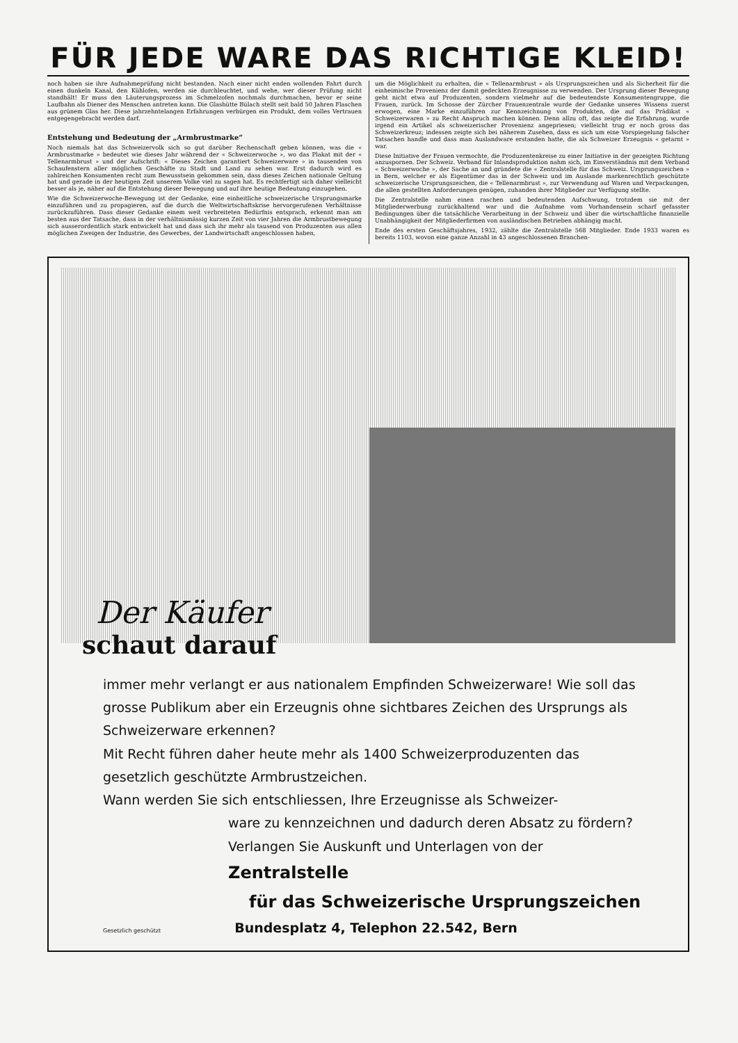FÜR JEDE WARE DAS RICHTIGE KLEID!
noch haben sie ihre Aufnahmeprüfung nicht bestanden. Nach einer nicht enden wollen­den Fahrt durch einen dunkeln Kanal, den Kühlofen, werden sie durchleuchtet, und wehe, wer dieser Prüfung nicht standhält! Er muss den Läuterungsprozess im Schmelz­ofen nochmals durchmachen, bevor er seine Laufbahn als Diener des Menschen antreten kann. Die Glashütte Bülach stellt seit bald 50 Jahren Flaschen aus grünem Glas her. Diese jahrzehntelangen Erfahrungen verbürgen ein Produkt, dem volles Vertrauen ent­gegengebracht werden darf.
Entstehung und Bedeutung der „Armbrustmarke“
Noch niemals hat das Schweizervolk sich so gut darüber Rechenschaft geben können, was die « Armbrustmarke » bedeutet wie dieses Jahr während der « Schweizerwoche », wo das Plakat mit der « Tellenarmbrust » und der Aufschrift: « Dieses Zeichen garantiert Schweizerware » in tausenden von Schaufenstern aller möglichen Geschäfte zu Stadt und Land zu sehen war. Erst dadurch wird es zahlreichen Konsumenten recht zum Bewusstsein gekommen sein, dass dieses Zeichen nationale Geltung hat und gerade in der heutigen Zeit unserem Volke viel zu sagen hat. Es rechtfertigt sich daher vielleicht besser als je, näher auf die Entstehung dieser Bewegung und auf ihre heutige Bedeutung einzugehen.
Wie die Schweizerwoche-Bewegung ist der Gedanke, eine einheitliche schweizerische Ursprungsmarke einzuführen und zu propagieren, auf die durch die Weltwirtschaftskrise hervorgerufenen Verhältnisse zurückzuführen. Dass dieser Gedanke einem weit ver­breiteten Bedürfnis entsprach, erkennt man am besten aus der Tatsache, dass in der verhältnismässig kurzen Zeit von vier Jahren die Armbrustbewegung sich ausserordent­lich stark entwickelt hat und dass sich ihr mehr als tausend von Produzenten aus allen möglichen Zweigen der Industrie, des Gewerbes, der Landwirtschaft angeschlossen haben,
um die Möglichkeit zu erhalten, die « Tellenarmbrust » als Ursprungszeichen und als Sicherheit für die einheimische Provenienz der damit gedeckten Erzeugnisse zu verwenden. Der Ursprung dieser Bewegung geht nicht etwa auf Produzenten, sondern vielmehr auf die bedeutendste Konsumentengruppe, die Frauen, zurück. Im Schosse der Zürcher Frauenzentrale wurde der Gedanke unseres Wissens zuerst erwogen, eine Marke einzu­führen zur Kennzeichnung von Produkten, die auf das Prädikat « Schweizerwaren » zu Recht Anspruch machen können. Denn allzu oft, das zeigte die Erfahrung, wurde irgend ein Artikel als schweizerischer Provenienz angepriesen; vielleicht trug er noch gross das Schweizerkreuz; indessen zeigte sich bei näherem Zusehen, dass es sich um eine Vorspiegelung falscher Tatsachen handle und dass man Auslandware erstanden hatte, die als Schweizer Erzeugnis « getarnt » war.
Diese Initiative der Frauen vermochte, die Produzentenkreise zu einer Initiative in der gezeigten Richtung anzuspornen. Der Schweiz. Verband für Inlandsproduktion nahm sich, im Einverständnis mit dem Verband « Schweizerwoche », der Sache an und grün­dete die « Zentralstelle für das Schweiz. Ursprungszeichen » in Bern, welcher er als Eigen­tümer das in der Schweiz und im Auslande markenrechtlich geschützte schweizerische Ursprungszeichen, die « Tellenarmbrust », zur Verwendung auf Waren und Verpackungen, die allen gestellten Anforderungen genügen, zuhanden ihrer Mitglieder zur Verfügung stellte.
Die Zentralstelle nahm einen raschen und bedeutenden Aufschwung, trotzdem sie mit der Mitgliederwerbung zurückhaltend war und die Aufnahme vom Vorhandensein scharf gefasster Bedingungen über die tatsächliche Verarbeitung in der Schweiz und über die wirtschaftliche finanzielle Unabhängigkeit der Mitgliederfirmen von ausländischen Be­trieben abhängig macht.
Ende des ersten Geschäftsjahres, 1932, zählte die Zentralstelle 568 Mitglieder. Ende 1933 waren es bereits 1103, wovon eine ganze Anzahl in 43 angeschlossenen Branchen-
Der Käufer
schaut darauf
immer mehr verlangt er aus nationalem Empfinden Schweizerware! Wie soll das grosse Publikum aber ein Erzeugnis ohne sichtbares Zeichen des Ursprungs als Schweizerware erkennen?
Mit Recht führen daher heute mehr als 1400 Schweizerproduzenten das gesetzlich geschützte Armbrustzeichen.
Wann werden Sie sich entschliessen, Ihre Erzeugnisse als Schweizer-
ware zu kennzeichnen und dadurch deren Absatz zu fördern?
Verlangen Sie Auskunft und Unterlagen von der
Zentralstelle
für das Schweizerische Ursprungszeichen
Gesetzlich geschützt Bundesplatz 4, Telephon 22.542, Bern